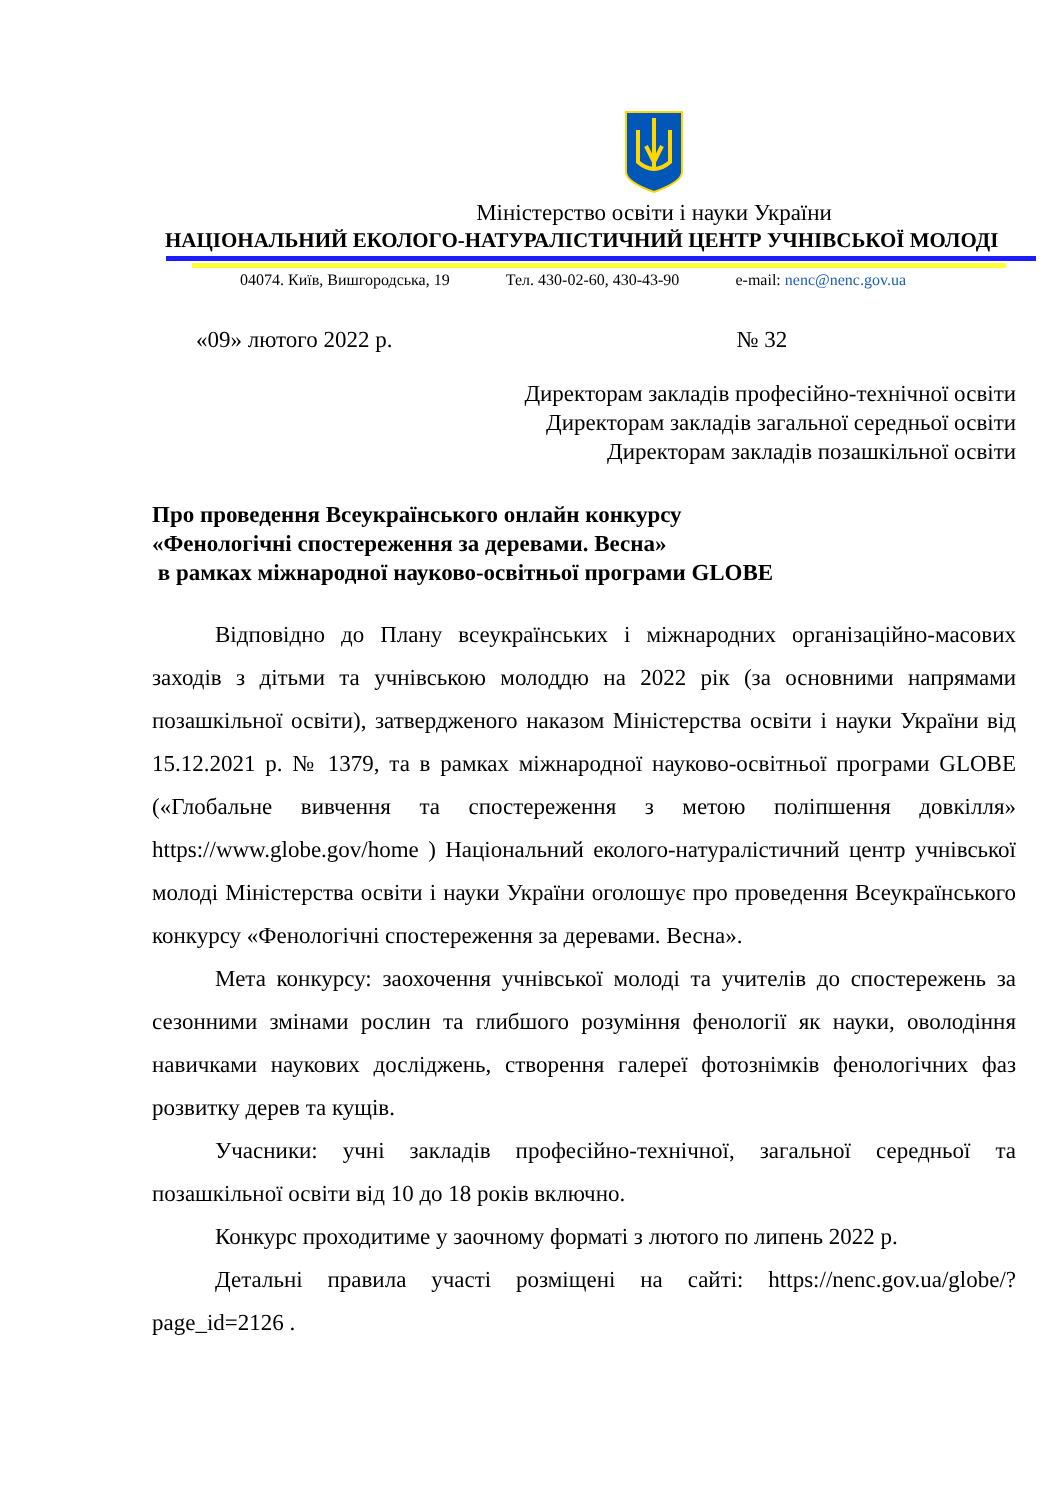Міністерство освіти і науки України
НАЦІОНАЛЬНИЙ ЕКОЛОГО-НАТУРАЛІСТИЧНИЙ ЦЕНТР УЧНІВСЬКОЇ МОЛОДІ
04074. Київ, Вишгородська, 19 Тел. 430-02-60, 430-43-90 e-mail: nenc@nenc.gov.ua
«09» лютого 2022 р. № 32
Директорам закладів професійно-технічної освіти
Директорам закладів загальної середньої освіти
Директорам закладів позашкільної освіти
Про проведення Всеукраїнського онлайн конкурсу
«Фенологічні спостереження за деревами. Весна»
в рамках міжнародної науково-освітньої програми GLOBE
Відповідно до Плану всеукраїнських і міжнародних організаційно-масових заходів з дітьми та учнівською молоддю на 2022 рік (за основними напрямами позашкільної освіти), затвердженого наказом Міністерства освіти і науки України від 15.12.2021 р. № 1379, та в рамках міжнародної науково-освітньої програми GLOBE («Глобальне вивчення та спостереження з метою поліпшення довкілля» https://www.globe.gov/home ) Національний еколого-натуралістичний центр учнівської молоді Міністерства освіти і науки України оголошує про проведення Всеукраїнського конкурсу «Фенологічні спостереження за деревами. Весна».
Мета конкурсу: заохочення учнівської молоді та учителів до спостережень за сезонними змінами рослин та глибшого розуміння фенології як науки, оволодіння навичками наукових досліджень, створення галереї фотознімків фенологічних фаз розвитку дерев та кущів.
Учасники: учні закладів професійно-технічної, загальної середньої та позашкільної освіти від 10 до 18 років включно.
Конкурс проходитиме у заочному форматі з лютого по липень 2022 р.
Детальні правила участі розміщені на сайті: https://nenc.gov.ua/globe/?page_id=2126 .